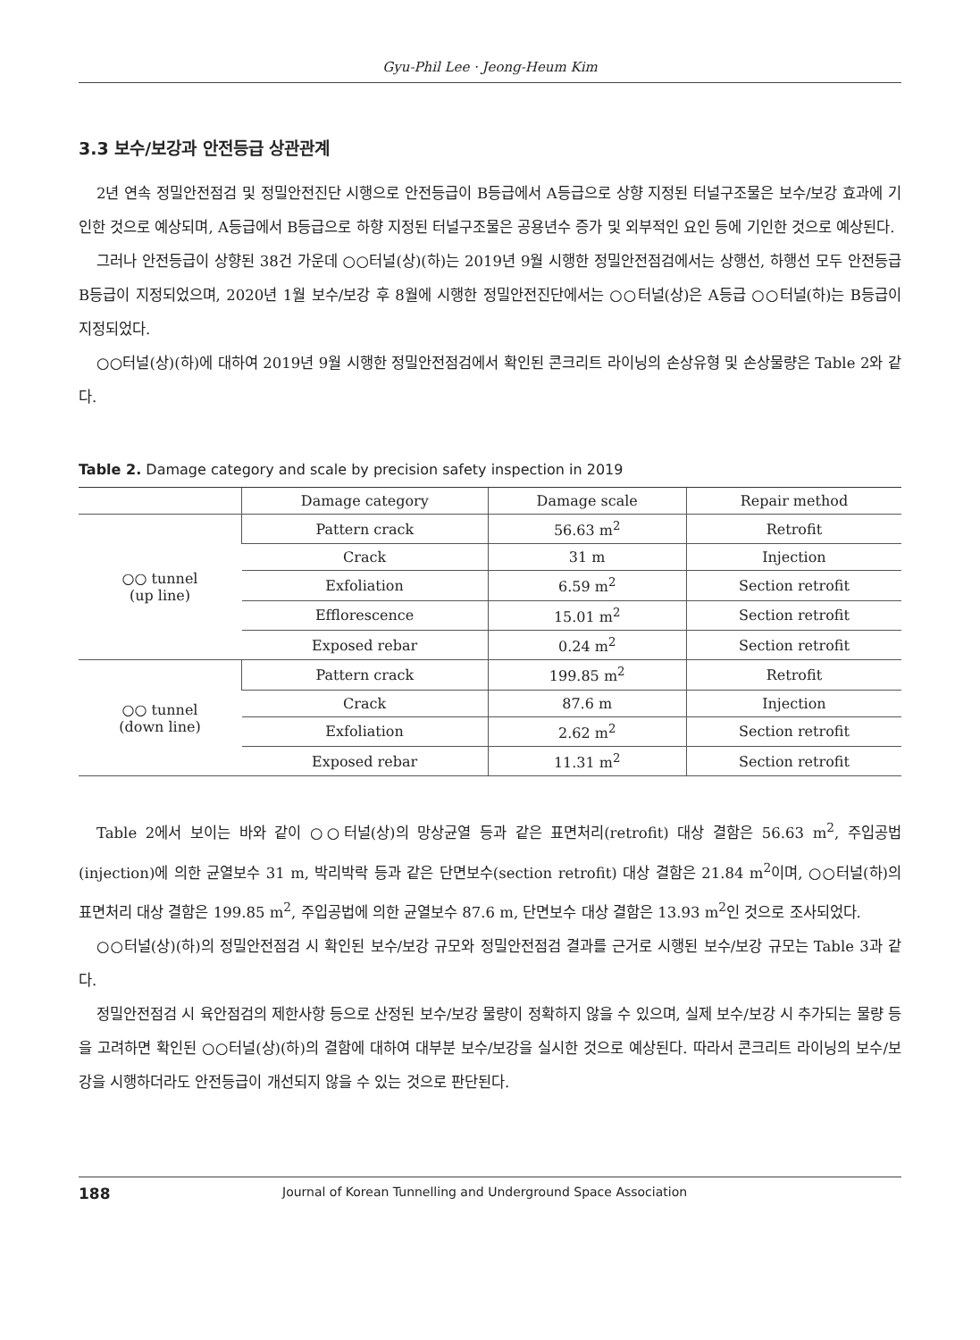Gyu-Phil Lee · Jeong-Heum Kim
3.3 보수/보강과 안전등급 상관관계
2년 연속 정밀안전점검 및 정밀안전진단 시행으로 안전등급이 B등급에서 A등급으로 상향 지정된 터널구조물은 보수/보강 효과에 기인한 것으로 예상되며, A등급에서 B등급으로 하향 지정된 터널구조물은 공용년수 증가 및 외부적인 요인 등에 기인한 것으로 예상된다.
그러나 안전등급이 상향된 38건 가운데 ○○터널(상)(하)는 2019년 9월 시행한 정밀안전점검에서는 상행선, 하행선 모두 안전등급 B등급이 지정되었으며, 2020년 1월 보수/보강 후 8월에 시행한 정밀안전진단에서는 ○○터널(상)은 A등급 ○○터널(하)는 B등급이 지정되었다.
○○터널(상)(하)에 대하여 2019년 9월 시행한 정밀안전점검에서 확인된 콘크리트 라이닝의 손상유형 및 손상물량은 Table 2와 같다.
Table 2. Damage category and scale by precision safety inspection in 2019
| | Damage category | Damage scale | Repair method |
| --- | --- | --- | --- |
| ○○ tunnel (up line) | Pattern crack | 56.63 m<sup>2</sup> | Retrofit |
| | Crack | 31 m | Injection |
| | Exfoliation | 6.59 m<sup>2</sup> | Section retrofit |
| | Efflorescence | 15.01 m<sup>2</sup> | Section retrofit |
| | Exposed rebar | 0.24 m<sup>2</sup> | Section retrofit |
| ○○ tunnel (down line) | Pattern crack | 199.85 m<sup>2</sup> | Retrofit |
| | Crack | 87.6 m | Injection |
| | Exfoliation | 2.62 m<sup>2</sup> | Section retrofit |
| | Exposed rebar | 11.31 m<sup>2</sup> | Section retrofit |
Table 2에서 보이는 바와 같이 ○○터널(상)의 망상균열 등과 같은 표면처리(retrofit) 대상 결함은 56.63 m<sup>2</sup>, 주입공법(injection)에 의한 균열보수 31 m, 박리박락 등과 같은 단면보수(section retrofit) 대상 결함은 21.84 m<sup>2</sup>이며, ○○터널(하)의 표면처리 대상 결함은 199.85 m<sup>2</sup>, 주입공법에 의한 균열보수 87.6 m, 단면보수 대상 결함은 13.93 m<sup>2</sup>인 것으로 조사되었다.
○○터널(상)(하)의 정밀안전점검 시 확인된 보수/보강 규모와 정밀안전점검 결과를 근거로 시행된 보수/보강 규모는 Table 3과 같다.
정밀안전점검 시 육안점검의 제한사항 등으로 산정된 보수/보강 물량이 정확하지 않을 수 있으며, 실제 보수/보강 시 추가되는 물량 등을 고려하면 확인된 ○○터널(상)(하)의 결함에 대하여 대부분 보수/보강을 실시한 것으로 예상된다. 따라서 콘크리트 라이닝의 보수/보강을 시행하더라도 안전등급이 개선되지 않을 수 있는 것으로 판단된다.
188 Journal of Korean Tunnelling and Underground Space Association